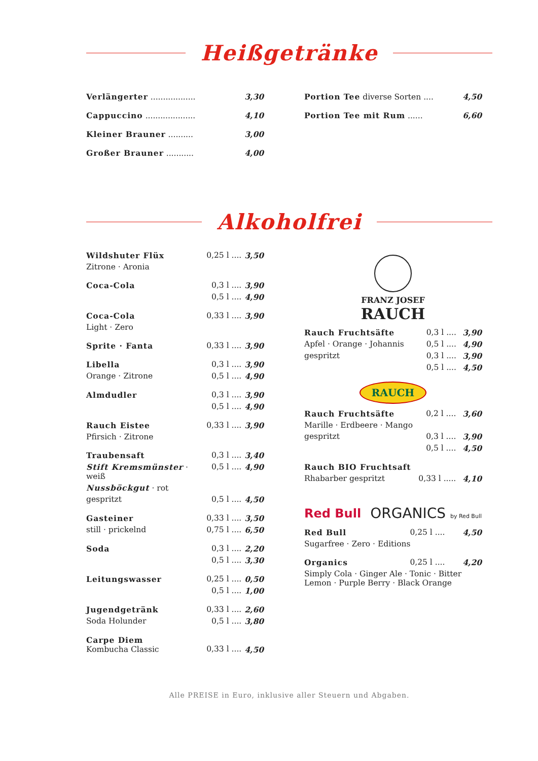Heißgetränke
| Verlängerter .................. | 3,30 |
| Cappuccino .................... | 4,10 |
| Kleiner Brauner .......... | 3,00 |
| Großer Brauner ........... | 4,00 |
| Portion Tee diverse Sorten .... | 4,50 |
| Portion Tee mit Rum ...... | 6,60 |
Alkoholfrei
| Wildshuter Flüx | 0,25 l .... | 3,50 |
| Zitrone · Aronia | | |
| Coca-Cola | 0,3 l .... | 3,90 |
| | 0,5 l .... | 4,90 |
| Coca-Cola | 0,33 l .... | 3,90 |
| Light · Zero | | |
| Sprite · Fanta | 0,33 l .... | 3,90 |
| Libella | 0,3 l .... | 3,90 |
| Orange · Zitrone | 0,5 l .... | 4,90 |
| Almdudler | 0,3 l .... | 3,90 |
| | 0,5 l .... | 4,90 |
| Rauch Eistee | 0,33 l .... | 3,90 |
| Pfirsich · Zitrone | | |
| Traubensaft | 0,3 l .... | 3,40 |
| Stift Kremsmünster · weiß | 0,5 l .... | 4,90 |
| Nussböckgut · rot | | |
| gespritzt | 0,5 l .... | 4,50 |
| Gasteiner | 0,33 l .... | 3,50 |
| still · prickelnd | 0,75 l .... | 6,50 |
| Soda | 0,3 l .... | 2,20 |
| | 0,5 l .... | 3,30 |
| Leitungswasser | 0,25 l .... | 0,50 |
| | 0,5 l .... | 1,00 |
| Jugendgetränk | 0,33 l .... | 2,60 |
| Soda Holunder | 0,5 l .... | 3,80 |
| Carpe Diem Kombucha Classic | 0,33 l .... | 4,50 |
FRANZ JOSEF
RAUCH
| Rauch Fruchtsäfte | 0,3 l .... | 3,90 |
| Apfel · Orange · Johannis | 0,5 l .... | 4,90 |
| gespritzt | 0,3 l .... | 3,90 |
| | 0,5 l .... | 4,50 |
RAUCH
| Rauch Fruchtsäfte | 0,2 l .... | 3,60 |
| Marille · Erdbeere · Mango | | |
| gespritzt | 0,3 l .... | 3,90 |
| | 0,5 l .... | 4,50 |
| Rauch BIO Fruchtsaft | | |
| Rhabarber gespritzt | 0,33 l ..... | 4,10 |
Red Bull ORGANICS by Red Bull
| Red Bull | 0,25 l .... | 4,50 |
| Sugarfree · Zero · Editions | | |
| Organics | 0,25 l .... | 4,20 |
| Simply Cola · Ginger Ale · Tonic · Bitter Lemon · Purple Berry · Black Orange | | |
Alle PREISE in Euro, inklusive aller Steuern und Abgaben.